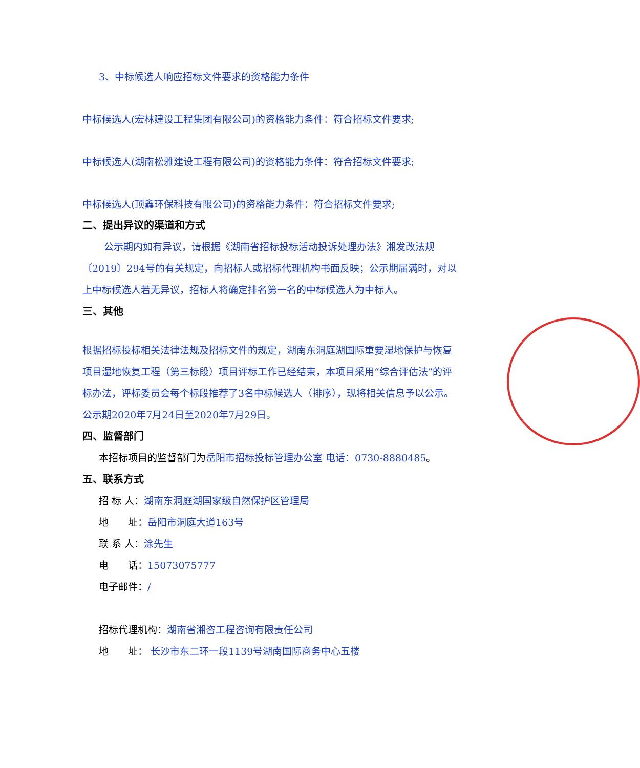3、中标候选人响应招标文件要求的资格能力条件
中标候选人(宏林建设工程集团有限公司)的资格能力条件：符合招标文件要求;
中标候选人(湖南松雅建设工程有限公司)的资格能力条件：符合招标文件要求;
中标候选人(顶鑫环保科技有限公司)的资格能力条件：符合招标文件要求;
二、提出异议的渠道和方式
公示期内如有异议，请根据《湖南省招标投标活动投诉处理办法》湘发改法规〔2019〕294号的有关规定，向招标人或招标代理机构书面反映；公示期届满时，对以上中标候选人若无异议，招标人将确定排名第一名的中标候选人为中标人。
三、其他
根据招标投标相关法律法规及招标文件的规定，湖南东洞庭湖国际重要湿地保护与恢复项目湿地恢复工程（第三标段）项目评标工作已经结束，本项目采用“综合评估法”的评标办法，评标委员会每个标段推荐了3名中标候选人（排序），现将相关信息予以公示。公示期2020年7月24日至2020年7月29日。
四、监督部门
本招标项目的监督部门为岳阳市招标投标管理办公室 电话：0730-8880485。
五、联系方式
招 标 人：湖南东洞庭湖国家级自然保护区管理局
地　　址：岳阳市洞庭大道163号
联 系 人：涂先生
电　　话：15073075777
电子邮件：/
招标代理机构：湖南省湘咨工程咨询有限责任公司
地　　址： 长沙市东二环一段1139号湖南国际商务中心五楼